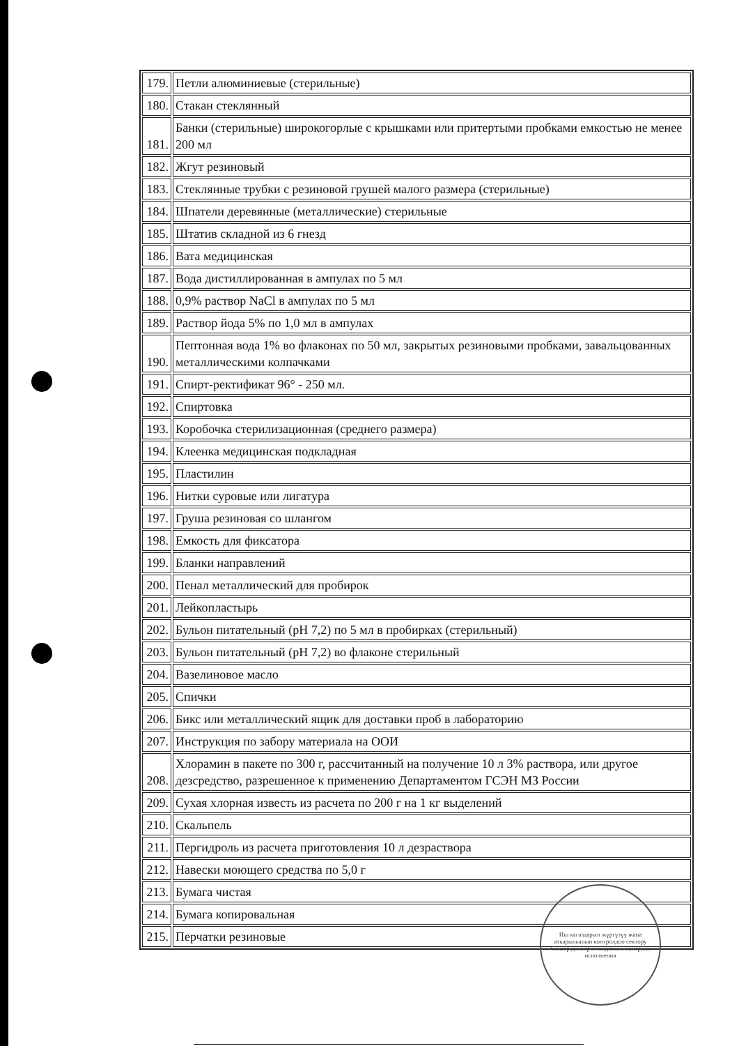| 179. | Петли алюминиевые (стерильные) |
| 180. | Стакан стеклянный |
| 181. | Банки (стерильные) широкогорлые с крышками или притертыми пробками емкостью не менее 200 мл |
| 182. | Жгут резиновый |
| 183. | Стеклянные трубки с резиновой грушей малого размера (стерильные) |
| 184. | Шпатели деревянные (металлические) стерильные |
| 185. | Штатив складной из 6 гнезд |
| 186. | Вата медицинская |
| 187. | Вода дистиллированная в ампулах по 5 мл |
| 188. | 0,9% раствор NaCl в ампулах по 5 мл |
| 189. | Раствор йода 5% по 1,0 мл в ампулах |
| 190. | Пептонная вода 1% во флаконах по 50 мл, закрытых резиновыми пробками, завальцованных металлическими колпачками |
| 191. | Спирт-ректификат 96° - 250 мл. |
| 192. | Спиртовка |
| 193. | Коробочка стерилизационная (среднего размера) |
| 194. | Клеенка медицинская подкладная |
| 195. | Пластилин |
| 196. | Нитки суровые или лигатура |
| 197. | Груша резиновая со шлангом |
| 198. | Емкость для фиксатора |
| 199. | Бланки направлений |
| 200. | Пенал металлический для пробирок |
| 201. | Лейкопластырь |
| 202. | Бульон питательный (pH 7,2) по 5 мл в пробирках (стерильный) |
| 203. | Бульон питательный (pH 7,2) во флаконе стерильный |
| 204. | Вазелиновое масло |
| 205. | Спички |
| 206. | Бикс или металлический ящик для доставки проб в лабораторию |
| 207. | Инструкция по забору материала на ООИ |
| 208. | Хлорамин в пакете по 300 г, рассчитанный на получение 10 л 3% раствора, или другое дезсредство, разрешенное к применению Департаментом ГСЭН МЗ России |
| 209. | Сухая хлорная известь из расчета по 200 г на 1 кг выделений |
| 210. | Скальпель |
| 211. | Пергидроль из расчета приготовления 10 л дезраствора |
| 212. | Навески моющего средства по 5,0 г |
| 213. | Бумага чистая |
| 214. | Бумага копировальная |
| 215. | Перчатки резиновые |
Иш кагаздарын жүргүзүү жана аткарылышын контролдоо сектору
Сектор делопроизводства и контроля исполнения